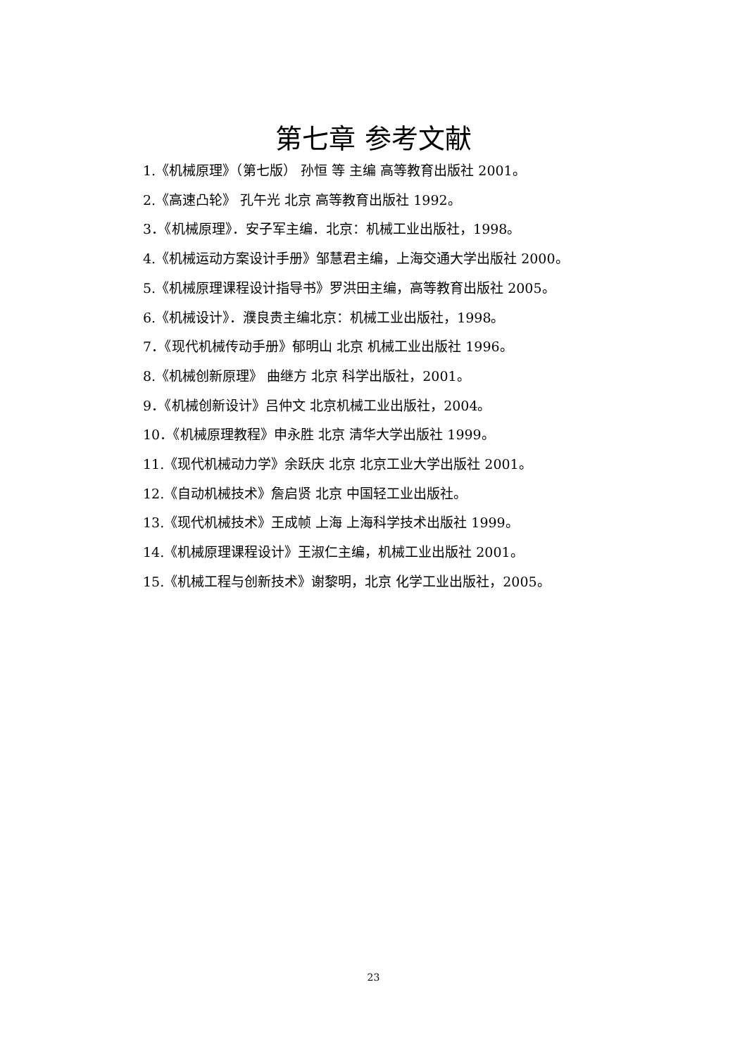第七章 参考文献
1.《机械原理》（第七版） 孙恒 等 主编 高等教育出版社 2001。
2.《高速凸轮》 孔午光 北京 高等教育出版社 1992。
3．《机械原理》．安子军主编．北京：机械工业出版社，1998。
4.《机械运动方案设计手册》邹慧君主编，上海交通大学出版社 2000。
5.《机械原理课程设计指导书》罗洪田主编，高等教育出版社 2005。
6.《机械设计》．濮良贵主编北京：机械工业出版社，1998。
7．《现代机械传动手册》郁明山 北京 机械工业出版社 1996。
8.《机械创新原理》 曲继方 北京 科学出版社，2001。
9．《机械创新设计》吕仲文 北京机械工业出版社，2004。
10．《机械原理教程》申永胜 北京 清华大学出版社 1999。
11.《现代机械动力学》余跃庆 北京 北京工业大学出版社 2001。
12.《自动机械技术》詹启贤 北京 中国轻工业出版社。
13.《现代机械技术》王成帧 上海 上海科学技术出版社 1999。
14.《机械原理课程设计》王淑仁主编，机械工业出版社 2001。
15.《机械工程与创新技术》谢黎明，北京 化学工业出版社，2005。
23